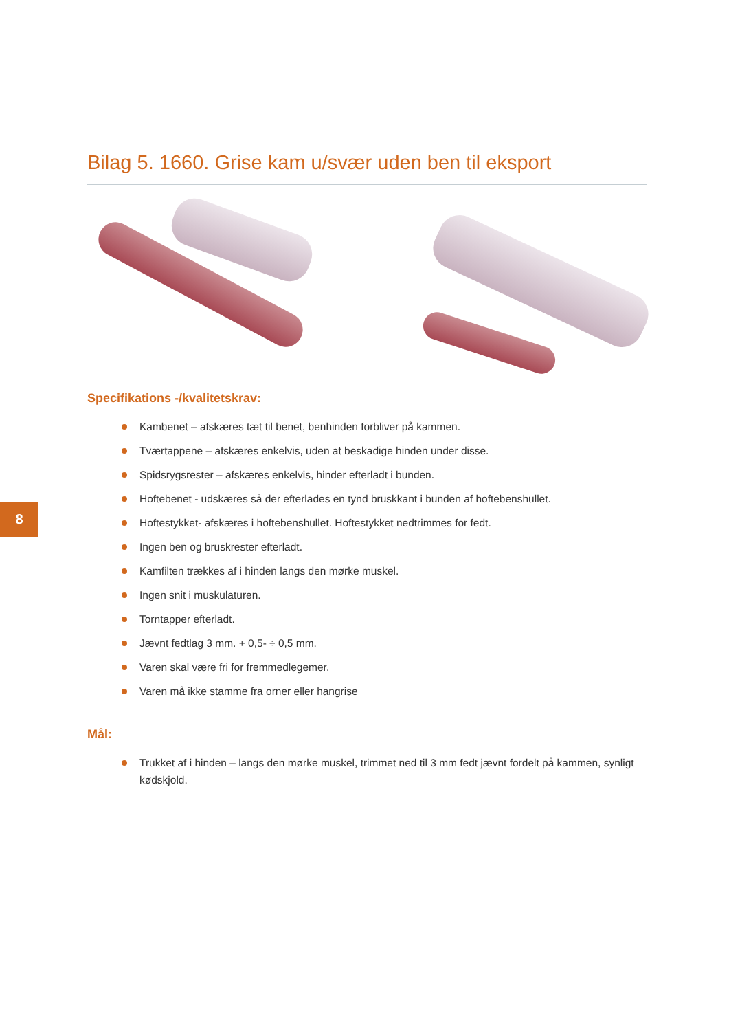8
Bilag 5. 1660. Grise kam u/svær uden ben til eksport
Specifikations -/kvalitetskrav:
Kambenet – afskæres tæt til benet, benhinden forbliver på kammen.
Tværtappene – afskæres enkelvis, uden at beskadige hinden under disse.
Spidsrygsrester – afskæres enkelvis, hinder efterladt i bunden.
Hoftebenet - udskæres så der efterlades en tynd bruskkant i bunden af hoftebenshullet.
Hoftestykket- afskæres i hoftebenshullet. Hoftestykket nedtrimmes for fedt.
Ingen ben og bruskrester efterladt.
Kamfilten trækkes af i hinden langs den mørke muskel.
Ingen snit i muskulaturen.
Torntapper efterladt.
Jævnt fedtlag 3 mm. + 0,5- ÷ 0,5 mm.
Varen skal være fri for fremmedlegemer.
Varen må ikke stamme fra orner eller hangrise
Mål:
Trukket af i hinden – langs den mørke muskel, trimmet ned til 3 mm fedt jævnt fordelt på kammen, synligt kødskjold.